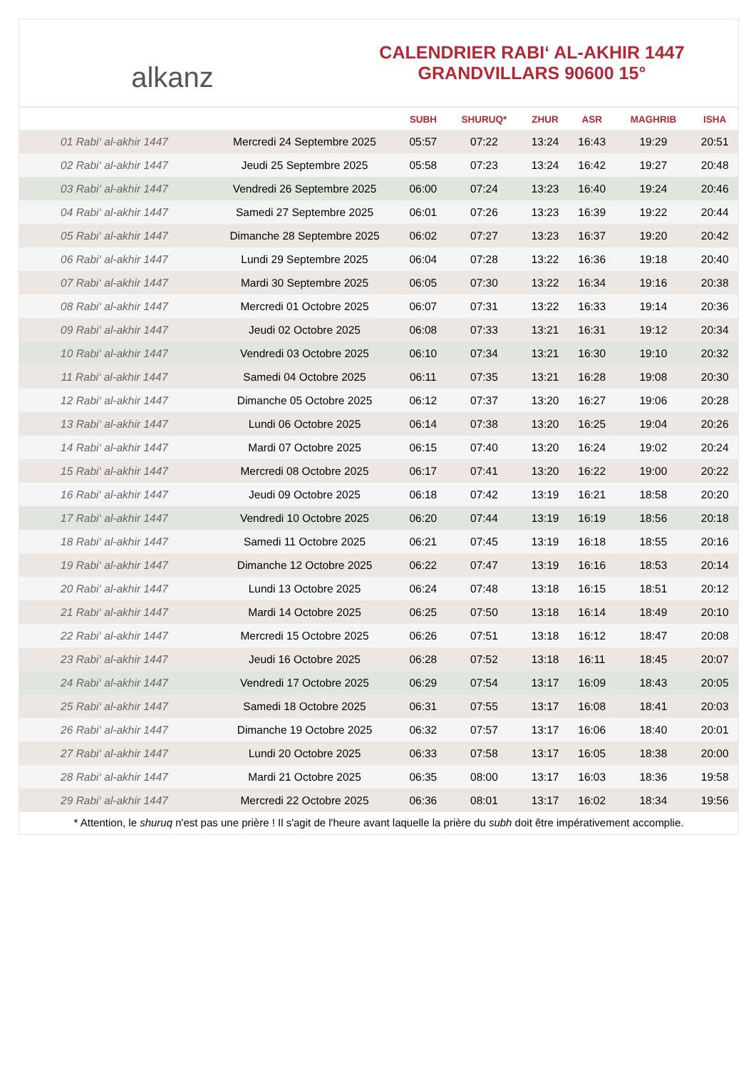alkanz
CALENDRIER RABI‘ AL-AKHIR 1447
GRANDVILLARS 90600 15°
| | | SUBH | SHURUQ* | ZHUR | ASR | MAGHRIB | ISHA |
| --- | --- | --- | --- | --- | --- | --- | --- |
| 01 Rabi‘ al-akhir 1447 | Mercredi 24 Septembre 2025 | 05:57 | 07:22 | 13:24 | 16:43 | 19:29 | 20:51 |
| 02 Rabi‘ al-akhir 1447 | Jeudi 25 Septembre 2025 | 05:58 | 07:23 | 13:24 | 16:42 | 19:27 | 20:48 |
| 03 Rabi‘ al-akhir 1447 | Vendredi 26 Septembre 2025 | 06:00 | 07:24 | 13:23 | 16:40 | 19:24 | 20:46 |
| 04 Rabi‘ al-akhir 1447 | Samedi 27 Septembre 2025 | 06:01 | 07:26 | 13:23 | 16:39 | 19:22 | 20:44 |
| 05 Rabi‘ al-akhir 1447 | Dimanche 28 Septembre 2025 | 06:02 | 07:27 | 13:23 | 16:37 | 19:20 | 20:42 |
| 06 Rabi‘ al-akhir 1447 | Lundi 29 Septembre 2025 | 06:04 | 07:28 | 13:22 | 16:36 | 19:18 | 20:40 |
| 07 Rabi‘ al-akhir 1447 | Mardi 30 Septembre 2025 | 06:05 | 07:30 | 13:22 | 16:34 | 19:16 | 20:38 |
| 08 Rabi‘ al-akhir 1447 | Mercredi 01 Octobre 2025 | 06:07 | 07:31 | 13:22 | 16:33 | 19:14 | 20:36 |
| 09 Rabi‘ al-akhir 1447 | Jeudi 02 Octobre 2025 | 06:08 | 07:33 | 13:21 | 16:31 | 19:12 | 20:34 |
| 10 Rabi‘ al-akhir 1447 | Vendredi 03 Octobre 2025 | 06:10 | 07:34 | 13:21 | 16:30 | 19:10 | 20:32 |
| 11 Rabi‘ al-akhir 1447 | Samedi 04 Octobre 2025 | 06:11 | 07:35 | 13:21 | 16:28 | 19:08 | 20:30 |
| 12 Rabi‘ al-akhir 1447 | Dimanche 05 Octobre 2025 | 06:12 | 07:37 | 13:20 | 16:27 | 19:06 | 20:28 |
| 13 Rabi‘ al-akhir 1447 | Lundi 06 Octobre 2025 | 06:14 | 07:38 | 13:20 | 16:25 | 19:04 | 20:26 |
| 14 Rabi‘ al-akhir 1447 | Mardi 07 Octobre 2025 | 06:15 | 07:40 | 13:20 | 16:24 | 19:02 | 20:24 |
| 15 Rabi‘ al-akhir 1447 | Mercredi 08 Octobre 2025 | 06:17 | 07:41 | 13:20 | 16:22 | 19:00 | 20:22 |
| 16 Rabi‘ al-akhir 1447 | Jeudi 09 Octobre 2025 | 06:18 | 07:42 | 13:19 | 16:21 | 18:58 | 20:20 |
| 17 Rabi‘ al-akhir 1447 | Vendredi 10 Octobre 2025 | 06:20 | 07:44 | 13:19 | 16:19 | 18:56 | 20:18 |
| 18 Rabi‘ al-akhir 1447 | Samedi 11 Octobre 2025 | 06:21 | 07:45 | 13:19 | 16:18 | 18:55 | 20:16 |
| 19 Rabi‘ al-akhir 1447 | Dimanche 12 Octobre 2025 | 06:22 | 07:47 | 13:19 | 16:16 | 18:53 | 20:14 |
| 20 Rabi‘ al-akhir 1447 | Lundi 13 Octobre 2025 | 06:24 | 07:48 | 13:18 | 16:15 | 18:51 | 20:12 |
| 21 Rabi‘ al-akhir 1447 | Mardi 14 Octobre 2025 | 06:25 | 07:50 | 13:18 | 16:14 | 18:49 | 20:10 |
| 22 Rabi‘ al-akhir 1447 | Mercredi 15 Octobre 2025 | 06:26 | 07:51 | 13:18 | 16:12 | 18:47 | 20:08 |
| 23 Rabi‘ al-akhir 1447 | Jeudi 16 Octobre 2025 | 06:28 | 07:52 | 13:18 | 16:11 | 18:45 | 20:07 |
| 24 Rabi‘ al-akhir 1447 | Vendredi 17 Octobre 2025 | 06:29 | 07:54 | 13:17 | 16:09 | 18:43 | 20:05 |
| 25 Rabi‘ al-akhir 1447 | Samedi 18 Octobre 2025 | 06:31 | 07:55 | 13:17 | 16:08 | 18:41 | 20:03 |
| 26 Rabi‘ al-akhir 1447 | Dimanche 19 Octobre 2025 | 06:32 | 07:57 | 13:17 | 16:06 | 18:40 | 20:01 |
| 27 Rabi‘ al-akhir 1447 | Lundi 20 Octobre 2025 | 06:33 | 07:58 | 13:17 | 16:05 | 18:38 | 20:00 |
| 28 Rabi‘ al-akhir 1447 | Mardi 21 Octobre 2025 | 06:35 | 08:00 | 13:17 | 16:03 | 18:36 | 19:58 |
| 29 Rabi‘ al-akhir 1447 | Mercredi 22 Octobre 2025 | 06:36 | 08:01 | 13:17 | 16:02 | 18:34 | 19:56 |
* Attention, le shuruq n'est pas une prière ! Il s'agit de l'heure avant laquelle la prière du subh doit être impérativement accomplie.